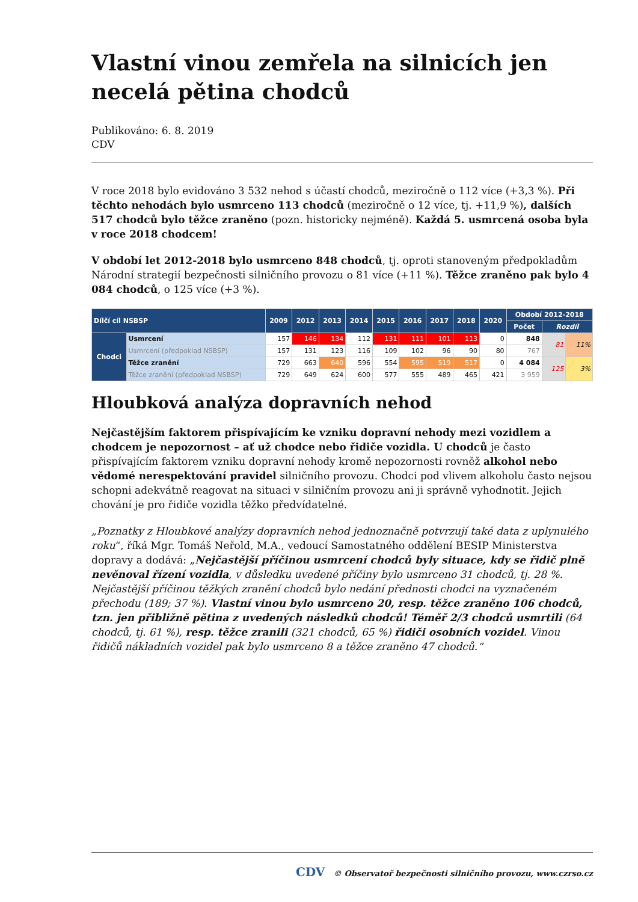Vlastní vinou zemřela na silnicích jen necelá pětina chodců
Publikováno: 6. 8. 2019
CDV
V roce 2018 bylo evidováno 3 532 nehod s účastí chodců, meziročně o 112 více (+3,3 %). Při těchto nehodách bylo usmrceno 113 chodců (meziročně o 12 více, tj. +11,9 %), dalších 517 chodců bylo těžce zraněno (pozn. historicky nejméně). Každá 5. usmrcená osoba byla v roce 2018 chodcem!
V období let 2012-2018 bylo usmrceno 848 chodců, tj. oproti stanoveným předpokladům Národní strategií bezpečnosti silničního provozu o 81 více (+11 %). Těžce zraněno pak bylo 4 084 chodců, o 125 více (+3 %).
| Dílčí cíl NSBSP | | 2009 | 2012 | 2013 | 2014 | 2015 | 2016 | 2017 | 2018 | 2020 | Období 2012-2018 | | |
| --- | --- | --- | --- | --- | --- | --- | --- | --- | --- | --- | --- | --- | --- |
| | | | | | | | | | | | Počet | Rozdíl | |
| Chodci | Usmrcení | 157 | 146 | 134 | 112 | 131 | 111 | 101 | 113 | 0 | 848 | 81 | 11% |
| | Usmrcení (předpoklad NSBSP) | 157 | 131 | 123 | 116 | 109 | 102 | 96 | 90 | 80 | 767 | | |
| | Těžce zranění | 729 | 663 | 640 | 596 | 554 | 595 | 519 | 517 | 0 | 4 084 | 125 | 3% |
| | Těžce zranění (předpoklad NSBSP) | 729 | 649 | 624 | 600 | 577 | 555 | 489 | 465 | 421 | 3 959 | | |
Hloubková analýza dopravních nehod
Nejčastějším faktorem přispívajícím ke vzniku dopravní nehody mezi vozidlem a chodcem je nepozornost – ať už chodce nebo řidiče vozidla. U chodců je často přispívajícím faktorem vzniku dopravní nehody kromě nepozornosti rovněž alkohol nebo vědomé nerespektování pravidel silničního provozu. Chodci pod vlivem alkoholu často nejsou schopni adekvátně reagovat na situaci v silničním provozu ani ji správně vyhodnotit. Jejich chování je pro řidiče vozidla těžko předvídatelné.
„Poznatky z Hloubkové analýzy dopravních nehod jednoznačně potvrzují také data z uplynulého roku“, říká Mgr. Tomáš Neřold, M.A., vedoucí Samostatného oddělení BESIP Ministerstva dopravy a dodává: „Nejčastější příčinou usmrcení chodců byly situace, kdy se řidič plně nevěnoval řízení vozidla, v důsledku uvedené příčiny bylo usmrceno 31 chodců, tj. 28 %. Nejčastější příčinou těžkých zranění chodců bylo nedání přednosti chodci na vyznačeném přechodu (189; 37 %). Vlastní vinou bylo usmrceno 20, resp. těžce zraněno 106 chodců, tzn. jen přibližně pětina z uvedených následků chodců! Téměř 2/3 chodců usmrtili (64 chodců, tj. 61 %), resp. těžce zranili (321 chodců, 65 %) řidiči osobních vozidel. Vinou řidičů nákladních vozidel pak bylo usmrceno 8 a těžce zraněno 47 chodců.“
CDV © Observatoř bezpečnosti silničního provozu, www.czrso.cz